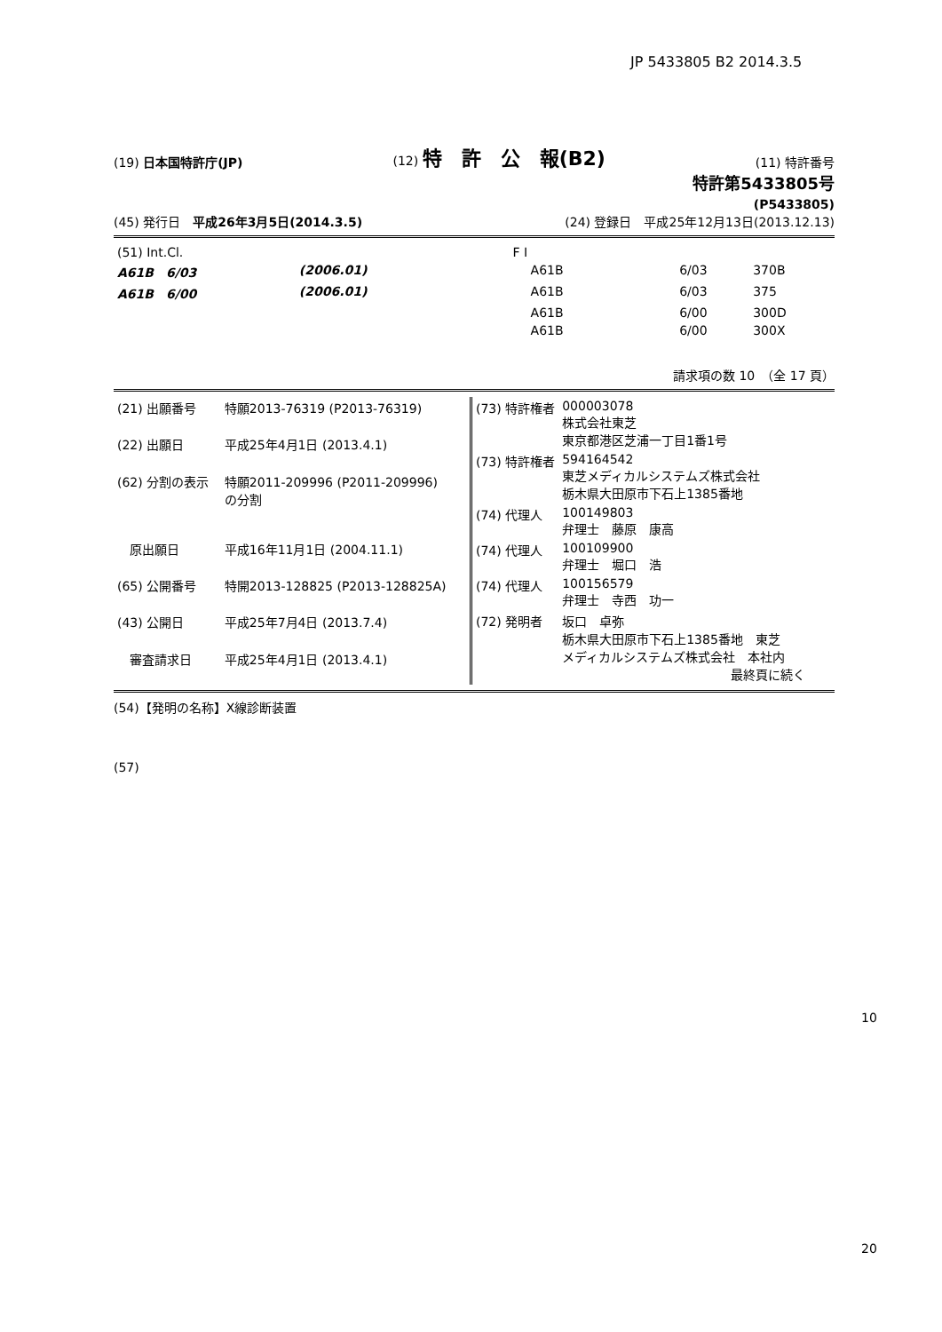JP 5433805 B2 2014.3.5
(19) 日本国特許庁(JP) (12) 特　許　公　報(B2) (11) 特許番号
特許第5433805号
(P5433805)
(45) 発行日　平成26年3月5日(2014.3.5) (24) 登録日　平成25年12月13日(2013.12.13)
| (51) Int.Cl. | | | F I | | |
| A61B 6/03 | (2006.01) | | A61B | 6/03 | 370B |
| A61B 6/00 | (2006.01) | | A61B | 6/03 | 375 |
| | | | A61B | 6/00 | 300D |
| | | | A61B | 6/00 | 300X |
請求項の数 10　（全 17 頁）
| (21) 出願番号 | 特願2013-76319 (P2013-76319) |
| (22) 出願日 | 平成25年4月1日 (2013.4.1) |
| (62) 分割の表示 | 特願2011-209996 (P2011-209996) の分割 |
| 原出願日 | 平成16年11月1日 (2004.11.1) |
| (65) 公開番号 | 特開2013-128825 (P2013-128825A) |
| (43) 公開日 | 平成25年7月4日 (2013.7.4) |
| 審査請求日 | 平成25年4月1日 (2013.4.1) |
| (73) 特許権者 | 000003078 株式会社東芝 東京都港区芝浦一丁目1番1号 |
| (73) 特許権者 | 594164542 東芝メディカルシステムズ株式会社 栃木県大田原市下石上1385番地 |
| (74) 代理人 | 100149803 弁理士 藤原 康高 |
| (74) 代理人 | 100109900 弁理士 堀口 浩 |
| (74) 代理人 | 100156579 弁理士 寺西 功一 |
| (72) 発明者 | 坂口 卓弥 栃木県大田原市下石上1385番地 東芝 メディカルシステムズ株式会社 本社内 最終頁に続く |
(54)【発明の名称】X線診断装置
(57)
10
20